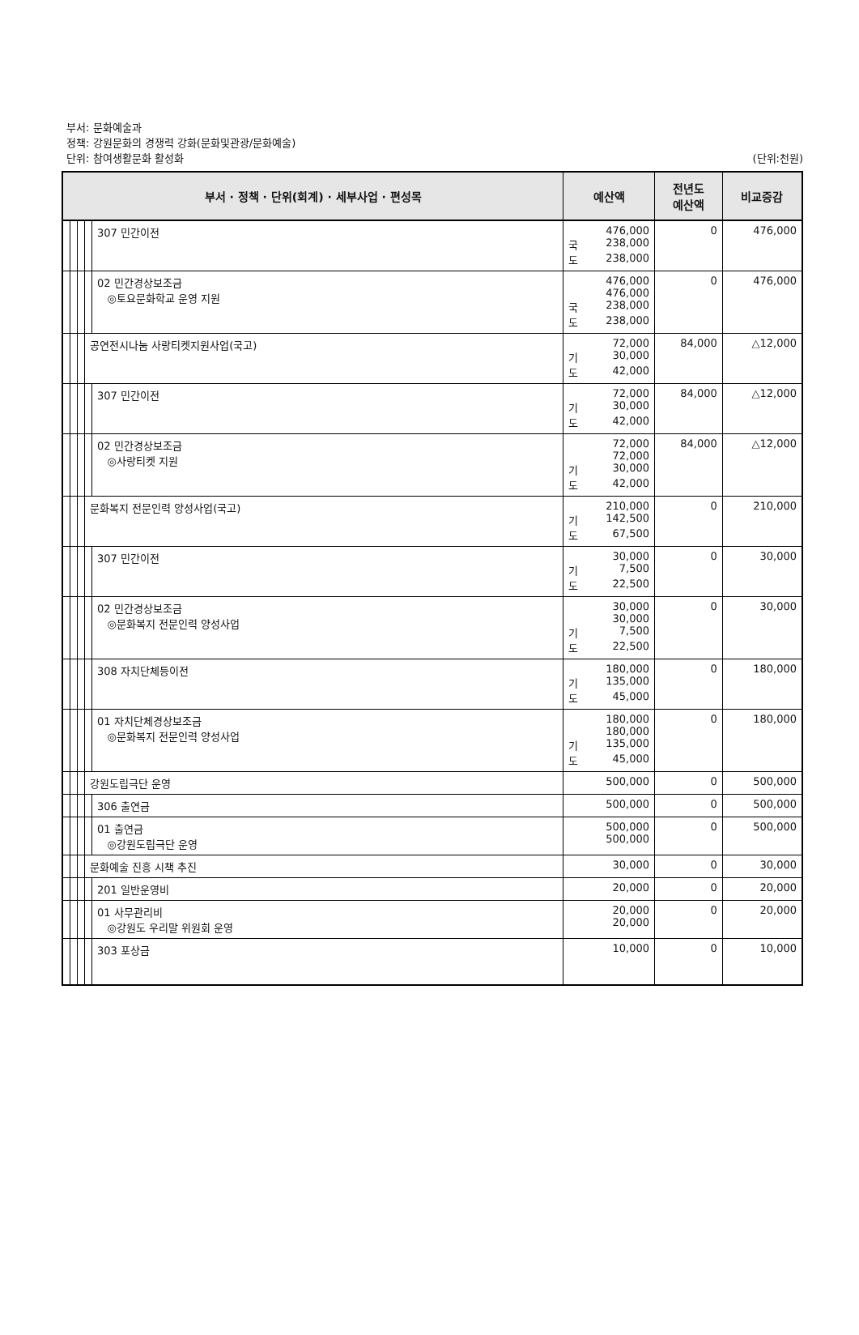부서: 문화예술과
정책: 강원문화의 경쟁력 강화(문화및관광/문화예술)
단위: 참여생활문화 활성화 (단위:천원)
| 부서 · 정책 · 단위(회계) · 세부사업 · 편성목 | | | | | 예산액 | 전년도 예산액 | 비교증감 |
| --- | --- | --- | --- | --- | --- | --- | --- |
| | | | | 307 민간이전 | 476,000 국 238,000 도 238,000 | 0 | 476,000 |
| | | | | 02 민간경상보조금 ◎토요문화학교 운영 지원 | 476,000 476,000 국 238,000 도 238,000 | 0 | 476,000 |
| | | | 공연전시나눔 사랑티켓지원사업(국고) | | 72,000 기 30,000 도 42,000 | 84,000 | △12,000 |
| | | | | 307 민간이전 | 72,000 기 30,000 도 42,000 | 84,000 | △12,000 |
| | | | | 02 민간경상보조금 ◎사랑티켓 지원 | 72,000 72,000 기 30,000 도 42,000 | 84,000 | △12,000 |
| | | | 문화복지 전문인력 양성사업(국고) | | 210,000 기 142,500 도 67,500 | 0 | 210,000 |
| | | | | 307 민간이전 | 30,000 기 7,500 도 22,500 | 0 | 30,000 |
| | | | | 02 민간경상보조금 ◎문화복지 전문인력 양성사업 | 30,000 30,000 기 7,500 도 22,500 | 0 | 30,000 |
| | | | | 308 자치단체등이전 | 180,000 기 135,000 도 45,000 | 0 | 180,000 |
| | | | | 01 자치단체경상보조금 ◎문화복지 전문인력 양성사업 | 180,000 180,000 기 135,000 도 45,000 | 0 | 180,000 |
| | | | 강원도립극단 운영 | | 500,000 | 0 | 500,000 |
| | | | | 306 출연금 | 500,000 | 0 | 500,000 |
| | | | | 01 출연금 ◎강원도립극단 운영 | 500,000 500,000 | 0 | 500,000 |
| | | | 문화예술 진흥 시책 추진 | | 30,000 | 0 | 30,000 |
| | | | | 201 일반운영비 | 20,000 | 0 | 20,000 |
| | | | | 01 사무관리비 ◎강원도 우리말 위원회 운영 | 20,000 20,000 | 0 | 20,000 |
| | | | | 303 포상금 | 10,000 | 0 | 10,000 |